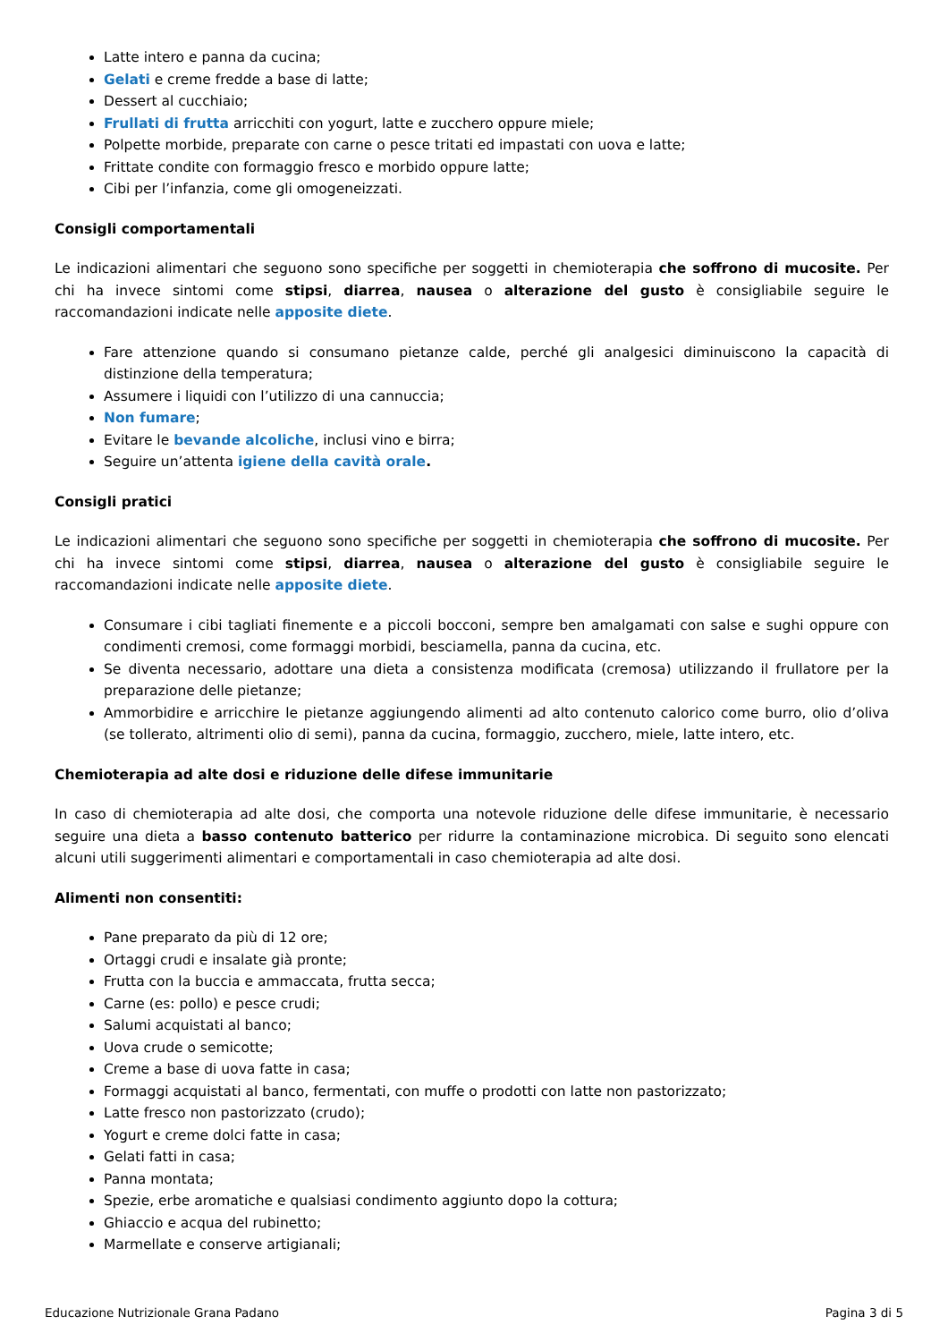Latte intero e panna da cucina;
Gelati e creme fredde a base di latte;
Dessert al cucchiaio;
Frullati di frutta arricchiti con yogurt, latte e zucchero oppure miele;
Polpette morbide, preparate con carne o pesce tritati ed impastati con uova e latte;
Frittate condite con formaggio fresco e morbido oppure latte;
Cibi per l’infanzia, come gli omogeneizzati.
Consigli comportamentali
Le indicazioni alimentari che seguono sono specifiche per soggetti in chemioterapia che soffrono di mucosite. Per chi ha invece sintomi come stipsi, diarrea, nausea o alterazione del gusto è consigliabile seguire le raccomandazioni indicate nelle apposite diete.
Fare attenzione quando si consumano pietanze calde, perché gli analgesici diminuiscono la capacità di distinzione della temperatura;
Assumere i liquidi con l’utilizzo di una cannuccia;
Non fumare;
Evitare le bevande alcoliche, inclusi vino e birra;
Seguire un’attenta igiene della cavità orale.
Consigli pratici
Le indicazioni alimentari che seguono sono specifiche per soggetti in chemioterapia che soffrono di mucosite. Per chi ha invece sintomi come stipsi, diarrea, nausea o alterazione del gusto è consigliabile seguire le raccomandazioni indicate nelle apposite diete.
Consumare i cibi tagliati finemente e a piccoli bocconi, sempre ben amalgamati con salse e sughi oppure con condimenti cremosi, come formaggi morbidi, besciamella, panna da cucina, etc.
Se diventa necessario, adottare una dieta a consistenza modificata (cremosa) utilizzando il frullatore per la preparazione delle pietanze;
Ammorbidire e arricchire le pietanze aggiungendo alimenti ad alto contenuto calorico come burro, olio d’oliva (se tollerato, altrimenti olio di semi), panna da cucina, formaggio, zucchero, miele, latte intero, etc.
Chemioterapia ad alte dosi e riduzione delle difese immunitarie
In caso di chemioterapia ad alte dosi, che comporta una notevole riduzione delle difese immunitarie, è necessario seguire una dieta a basso contenuto batterico per ridurre la contaminazione microbica. Di seguito sono elencati alcuni utili suggerimenti alimentari e comportamentali in caso chemioterapia ad alte dosi.
Alimenti non consentiti:
Pane preparato da più di 12 ore;
Ortaggi crudi e insalate già pronte;
Frutta con la buccia e ammaccata, frutta secca;
Carne (es: pollo) e pesce crudi;
Salumi acquistati al banco;
Uova crude o semicotte;
Creme a base di uova fatte in casa;
Formaggi acquistati al banco, fermentati, con muffe o prodotti con latte non pastorizzato;
Latte fresco non pastorizzato (crudo);
Yogurt e creme dolci fatte in casa;
Gelati fatti in casa;
Panna montata;
Spezie, erbe aromatiche e qualsiasi condimento aggiunto dopo la cottura;
Ghiaccio e acqua del rubinetto;
Marmellate e conserve artigianali;
Educazione Nutrizionale Grana Padano Pagina 3 di 5